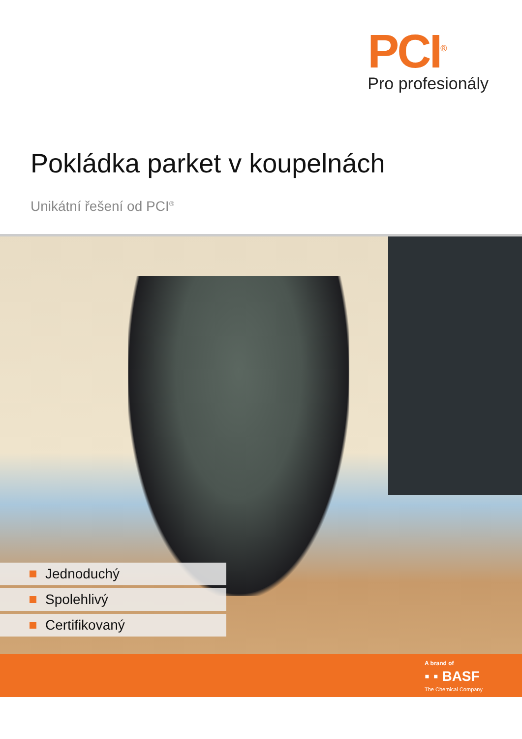PCI<sup>®</sup>
Pro profesionály
Pokládka parket v koupelnách
Unikátní řešení od PCI<sup>®</sup>
Jednoduchý
Spolehlivý
Certifikovaný
A brand of
▪ ▪ BASF
The Chemical Company